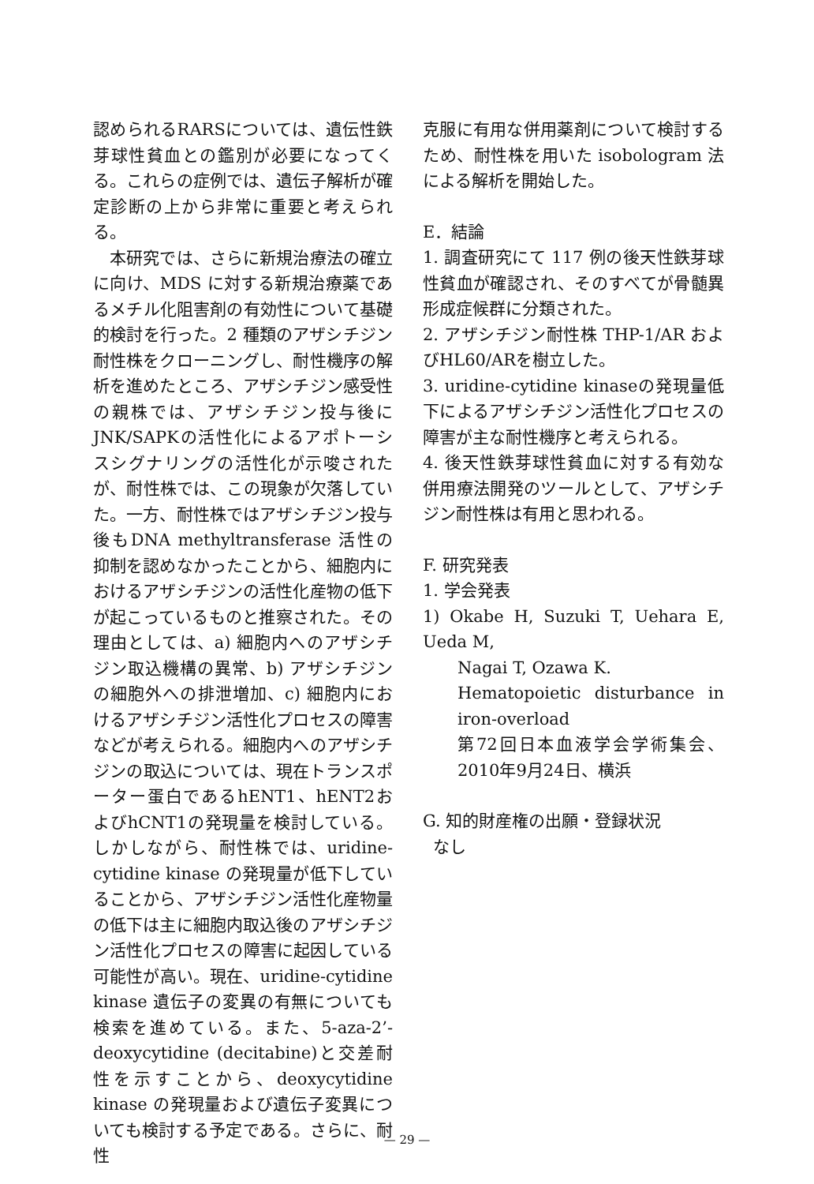認められるRARSについては、遺伝性鉄芽球性貧血との鑑別が必要になってくる。これらの症例では、遺伝子解析が確定診断の上から非常に重要と考えられる。
本研究では、さらに新規治療法の確立に向け、MDS に対する新規治療薬であるメチル化阻害剤の有効性について基礎的検討を行った。2 種類のアザシチジン耐性株をクローニングし、耐性機序の解析を進めたところ、アザシチジン感受性の親株では、アザシチジン投与後にJNK/SAPKの活性化によるアポトーシスシグナリングの活性化が示唆されたが、耐性株では、この現象が欠落していた。一方、耐性株ではアザシチジン投与後もDNA methyltransferase 活性の抑制を認めなかったことから、細胞内におけるアザシチジンの活性化産物の低下が起こっているものと推察された。その理由としては、a) 細胞内へのアザシチジン取込機構の異常、b) アザシチジンの細胞外への排泄増加、c) 細胞内におけるアザシチジン活性化プロセスの障害などが考えられる。細胞内へのアザシチジンの取込については、現在トランスポーター蛋白であるhENT1、hENT2およびhCNT1の発現量を検討している。しかしながら、耐性株では、uridine-cytidine kinase の発現量が低下していることから、アザシチジン活性化産物量の低下は主に細胞内取込後のアザシチジン活性化プロセスの障害に起因している可能性が高い。現在、uridine-cytidine kinase 遺伝子の変異の有無についても検索を進めている。また、5-aza-2’-deoxycytidine (decitabine)と交差耐性を示すことから、deoxycytidine kinase の発現量および遺伝子変異についても検討する予定である。さらに、耐性
克服に有用な併用薬剤について検討するため、耐性株を用いた isobologram 法による解析を開始した。
E．結論
1. 調査研究にて 117 例の後天性鉄芽球性貧血が確認され、そのすべてが骨髄異形成症候群に分類された。
2. アザシチジン耐性株 THP-1/AR およびHL60/ARを樹立した。
3. uridine-cytidine kinaseの発現量低下によるアザシチジン活性化プロセスの障害が主な耐性機序と考えられる。
4. 後天性鉄芽球性貧血に対する有効な併用療法開発のツールとして、アザシチジン耐性株は有用と思われる。
F. 研究発表
1. 学会発表
1) Okabe H, Suzuki T, Uehara E, Ueda M,
Nagai T, Ozawa K.
Hematopoietic disturbance in iron-overload
第72回日本血液学会学術集会、2010年9月24日、横浜
G. 知的財産権の出願・登録状況
なし
— 29 —